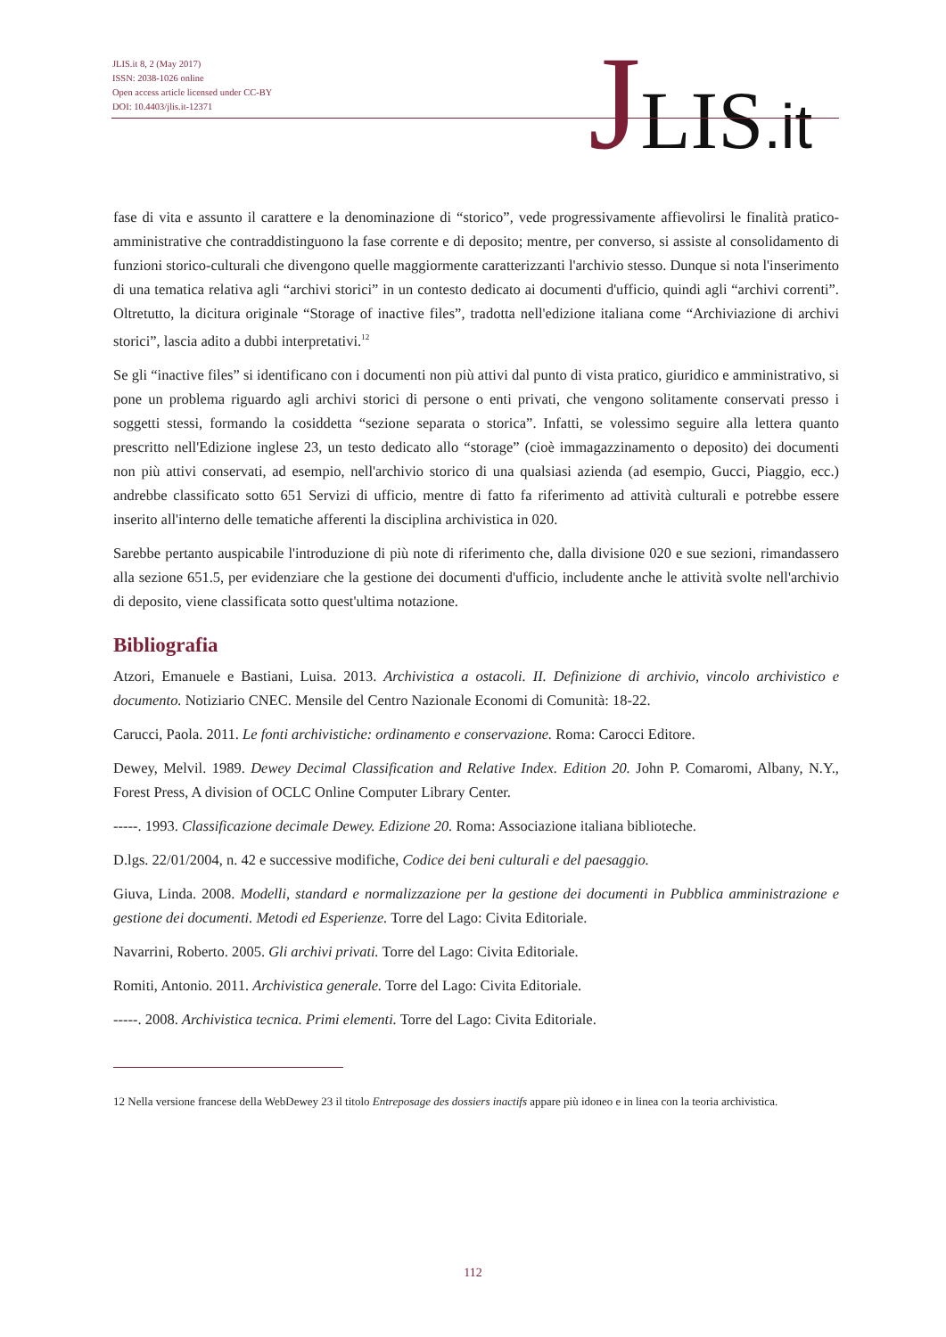JLIS.it 8, 2 (May 2017)
ISSN: 2038-1026 online
Open access article licensed under CC-BY
DOI: 10.4403/jlis.it-12371
JLIS.it
fase di vita e assunto il carattere e la denominazione di “storico”, vede progressivamente affievolirsi le finalità pratico-amministrative che contraddistinguono la fase corrente e di deposito; mentre, per converso, si assiste al consolidamento di funzioni storico-culturali che divengono quelle maggiormente caratterizzanti l'archivio stesso. Dunque si nota l'inserimento di una tematica relativa agli “archivi storici” in un contesto dedicato ai documenti d'ufficio, quindi agli “archivi correnti”. Oltretutto, la dicitura originale “Storage of inactive files”, tradotta nell'edizione italiana come “Archiviazione di archivi storici”, lascia adito a dubbi interpretativi.<sup>12</sup>
Se gli “inactive files” si identificano con i documenti non più attivi dal punto di vista pratico, giuridico e amministrativo, si pone un problema riguardo agli archivi storici di persone o enti privati, che vengono solitamente conservati presso i soggetti stessi, formando la cosiddetta “sezione separata o storica”. Infatti, se volessimo seguire alla lettera quanto prescritto nell'Edizione inglese 23, un testo dedicato allo “storage” (cioè immagazzinamento o deposito) dei documenti non più attivi conservati, ad esempio, nell'archivio storico di una qualsiasi azienda (ad esempio, Gucci, Piaggio, ecc.) andrebbe classificato sotto 651 Servizi di ufficio, mentre di fatto fa riferimento ad attività culturali e potrebbe essere inserito all'interno delle tematiche afferenti la disciplina archivistica in 020.
Sarebbe pertanto auspicabile l'introduzione di più note di riferimento che, dalla divisione 020 e sue sezioni, rimandassero alla sezione 651.5, per evidenziare che la gestione dei documenti d'ufficio, includente anche le attività svolte nell'archivio di deposito, viene classificata sotto quest'ultima notazione.
Bibliografia
Atzori, Emanuele e Bastiani, Luisa. 2013. Archivistica a ostacoli. II. Definizione di archivio, vincolo archivistico e documento. Notiziario CNEC. Mensile del Centro Nazionale Economi di Comunità: 18-22.
Carucci, Paola. 2011. Le fonti archivistiche: ordinamento e conservazione. Roma: Carocci Editore.
Dewey, Melvil. 1989. Dewey Decimal Classification and Relative Index. Edition 20. John P. Comaromi, Albany, N.Y., Forest Press, A division of OCLC Online Computer Library Center.
-----. 1993. Classificazione decimale Dewey. Edizione 20. Roma: Associazione italiana biblioteche.
D.lgs. 22/01/2004, n. 42 e successive modifiche, Codice dei beni culturali e del paesaggio.
Giuva, Linda. 2008. Modelli, standard e normalizzazione per la gestione dei documenti in Pubblica amministrazione e gestione dei documenti. Metodi ed Esperienze. Torre del Lago: Civita Editoriale.
Navarrini, Roberto. 2005. Gli archivi privati. Torre del Lago: Civita Editoriale.
Romiti, Antonio. 2011. Archivistica generale. Torre del Lago: Civita Editoriale.
-----. 2008. Archivistica tecnica. Primi elementi. Torre del Lago: Civita Editoriale.
12 Nella versione francese della WebDewey 23 il titolo Entreposage des dossiers inactifs appare più idoneo e in linea con la teoria archivistica.
112